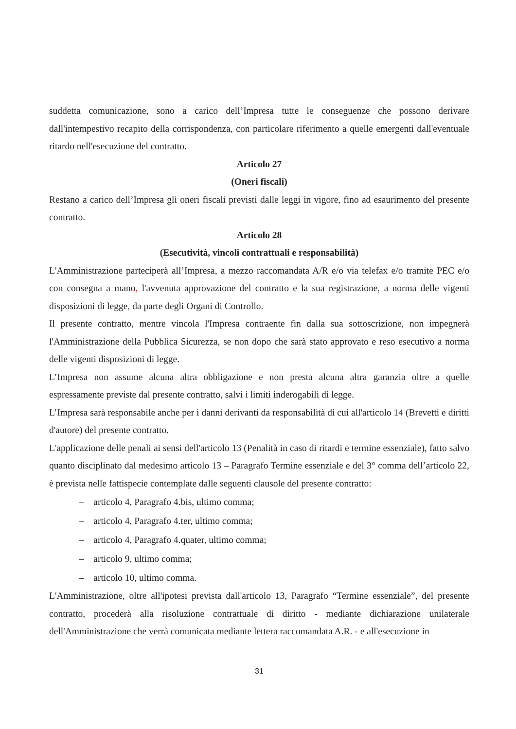suddetta comunicazione, sono a carico dell’Impresa tutte le conseguenze che possono derivare dall'intempestivo recapito della corrispondenza, con particolare riferimento a quelle emergenti dall'eventuale ritardo nell'esecuzione del contratto.
Articolo 27
(Oneri fiscali)
Restano a carico dell’Impresa gli oneri fiscali previsti dalle leggi in vigore, fino ad esaurimento del presente contratto.
Articolo 28
(Esecutività, vincoli contrattuali e responsabilità)
L'Amministrazione parteciperà all’Impresa, a mezzo raccomandata A/R e/o via telefax e/o tramite PEC e/o con consegna a mano, l'avvenuta approvazione del contratto e la sua registrazione, a norma delle vigenti disposizioni di legge, da parte degli Organi di Controllo.
Il presente contratto, mentre vincola l'Impresa contraente fin dalla sua sottoscrizione, non impegnerà l'Amministrazione della Pubblica Sicurezza, se non dopo che sarà stato approvato e reso esecutivo a norma delle vigenti disposizioni di legge.
L’Impresa non assume alcuna altra obbligazione e non presta alcuna altra garanzia oltre a quelle espressamente previste dal presente contratto, salvi i limiti inderogabili di legge.
L’Impresa sarà responsabile anche per i danni derivanti da responsabilità di cui all'articolo 14 (Brevetti e diritti d'autore) del presente contratto.
L'applicazione delle penali ai sensi dell'articolo 13 (Penalità in caso di ritardi e termine essenziale), fatto salvo quanto disciplinato dal medesimo articolo 13 – Paragrafo Termine essenziale e del 3° comma dell’articolo 22, è prevista nelle fattispecie contemplate dalle seguenti clausole del presente contratto:
– articolo 4, Paragrafo 4.bis, ultimo comma;
– articolo 4, Paragrafo 4.ter, ultimo comma;
– articolo 4, Paragrafo 4.quater, ultimo comma;
– articolo 9, ultimo comma;
– articolo 10, ultimo comma.
L'Amministrazione, oltre all'ipotesi prevista dall'articolo 13, Paragrafo “Termine essenziale”, del presente contratto, procederà alla risoluzione contrattuale di diritto - mediante dichiarazione unilaterale dell'Amministrazione che verrà comunicata mediante lettera raccomandata A.R. - e all'esecuzione in
31